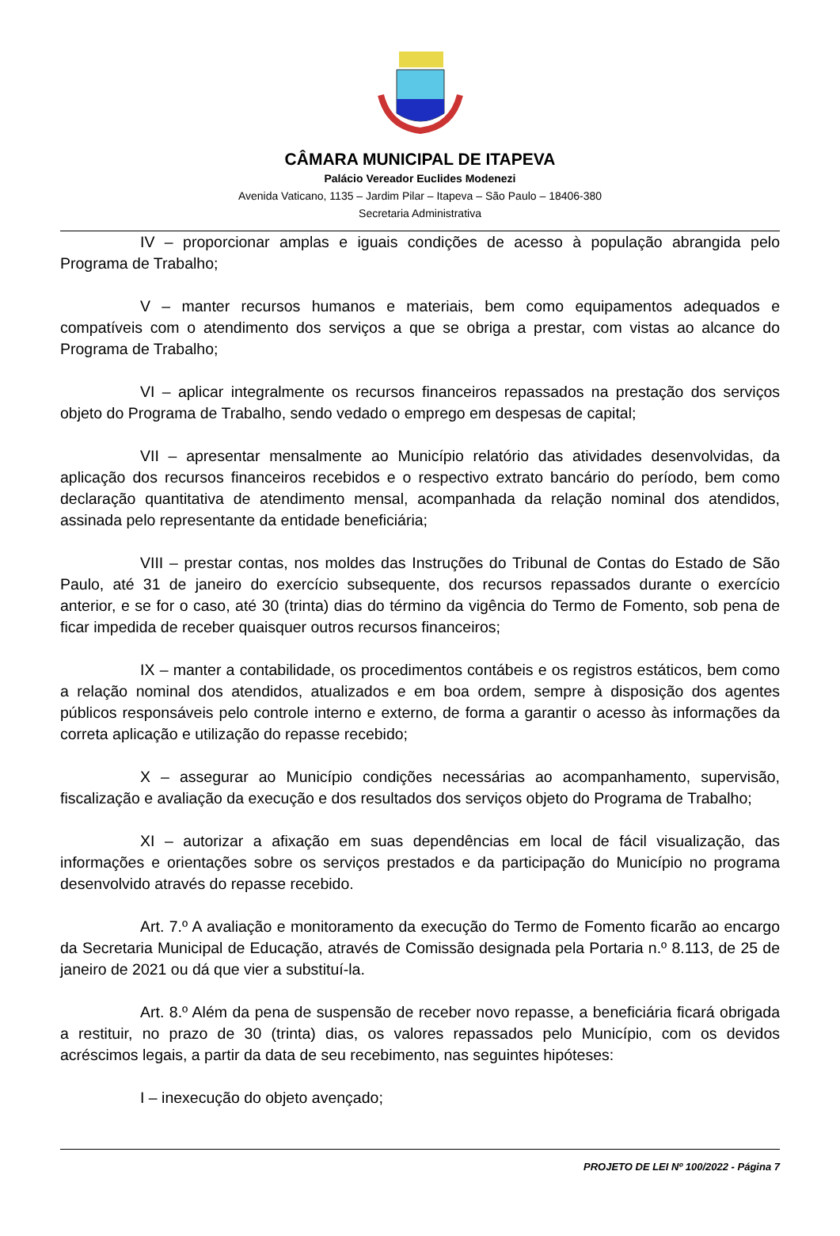CÂMARA MUNICIPAL DE ITAPEVA
Palácio Vereador Euclides Modenezi
Avenida Vaticano, 1135 – Jardim Pilar – Itapeva – São Paulo – 18406-380
Secretaria Administrativa
IV – proporcionar amplas e iguais condições de acesso à população abrangida pelo Programa de Trabalho;
V – manter recursos humanos e materiais, bem como equipamentos adequados e compatíveis com o atendimento dos serviços a que se obriga a prestar, com vistas ao alcance do Programa de Trabalho;
VI – aplicar integralmente os recursos financeiros repassados na prestação dos serviços objeto do Programa de Trabalho, sendo vedado o emprego em despesas de capital;
VII – apresentar mensalmente ao Município relatório das atividades desenvolvidas, da aplicação dos recursos financeiros recebidos e o respectivo extrato bancário do período, bem como declaração quantitativa de atendimento mensal, acompanhada da relação nominal dos atendidos, assinada pelo representante da entidade beneficiária;
VIII – prestar contas, nos moldes das Instruções do Tribunal de Contas do Estado de São Paulo, até 31 de janeiro do exercício subsequente, dos recursos repassados durante o exercício anterior, e se for o caso, até 30 (trinta) dias do término da vigência do Termo de Fomento, sob pena de ficar impedida de receber quaisquer outros recursos financeiros;
IX – manter a contabilidade, os procedimentos contábeis e os registros estáticos, bem como a relação nominal dos atendidos, atualizados e em boa ordem, sempre à disposição dos agentes públicos responsáveis pelo controle interno e externo, de forma a garantir o acesso às informações da correta aplicação e utilização do repasse recebido;
X – assegurar ao Município condições necessárias ao acompanhamento, supervisão, fiscalização e avaliação da execução e dos resultados dos serviços objeto do Programa de Trabalho;
XI – autorizar a afixação em suas dependências em local de fácil visualização, das informações e orientações sobre os serviços prestados e da participação do Município no programa desenvolvido através do repasse recebido.
Art. 7.º A avaliação e monitoramento da execução do Termo de Fomento ficarão ao encargo da Secretaria Municipal de Educação, através de Comissão designada pela Portaria n.º 8.113, de 25 de janeiro de 2021 ou dá que vier a substituí-la.
Art. 8.º Além da pena de suspensão de receber novo repasse, a beneficiária ficará obrigada a restituir, no prazo de 30 (trinta) dias, os valores repassados pelo Município, com os devidos acréscimos legais, a partir da data de seu recebimento, nas seguintes hipóteses:
I – inexecução do objeto avençado;
PROJETO DE LEI Nº 100/2022 - Página 7